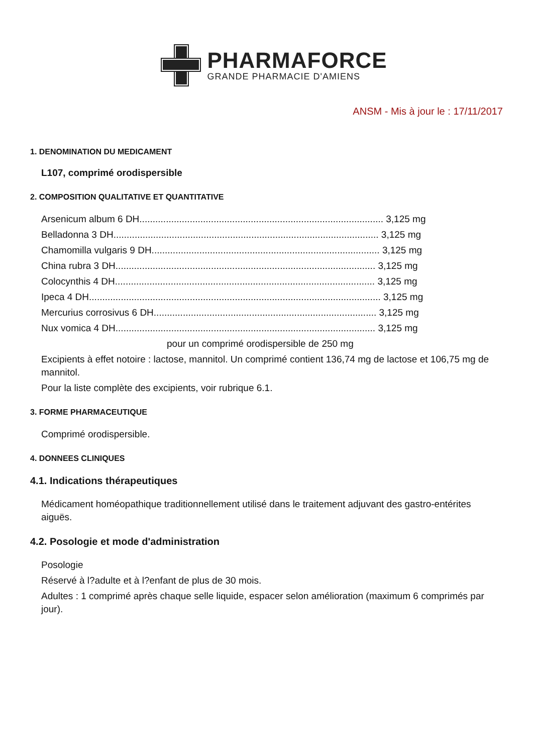PHARMAFORCE
GRANDE PHARMACIE D'AMIENS
ANSM - Mis à jour le : 17/11/2017
1. DENOMINATION DU MEDICAMENT
L107, comprimé orodispersible
2. COMPOSITION QUALITATIVE ET QUANTITATIVE
Arsenicum album 6 DH............................................................................................ 3,125 mg
Belladonna 3 DH.................................................................................................... 3,125 mg
Chamomilla vulgaris 9 DH...................................................................................... 3,125 mg
China rubra 3 DH.................................................................................................. 3,125 mg
Colocynthis 4 DH.................................................................................................. 3,125 mg
Ipeca 4 DH.............................................................................................................. 3,125 mg
Mercurius corrosivus 6 DH.................................................................................... 3,125 mg
Nux vomica 4 DH.................................................................................................. 3,125 mg
pour un comprimé orodispersible de 250 mg
Excipients à effet notoire : lactose, mannitol. Un comprimé contient 136,74 mg de lactose et 106,75 mg de mannitol.
Pour la liste complète des excipients, voir rubrique 6.1.
3. FORME PHARMACEUTIQUE
Comprimé orodispersible.
4. DONNEES CLINIQUES
4.1. Indications thérapeutiques
Médicament homéopathique traditionnellement utilisé dans le traitement adjuvant des gastro-entérites aiguës.
4.2. Posologie et mode d'administration
Posologie
Réservé à l?adulte et à l?enfant de plus de 30 mois.
Adultes : 1 comprimé après chaque selle liquide, espacer selon amélioration (maximum 6 comprimés par jour).